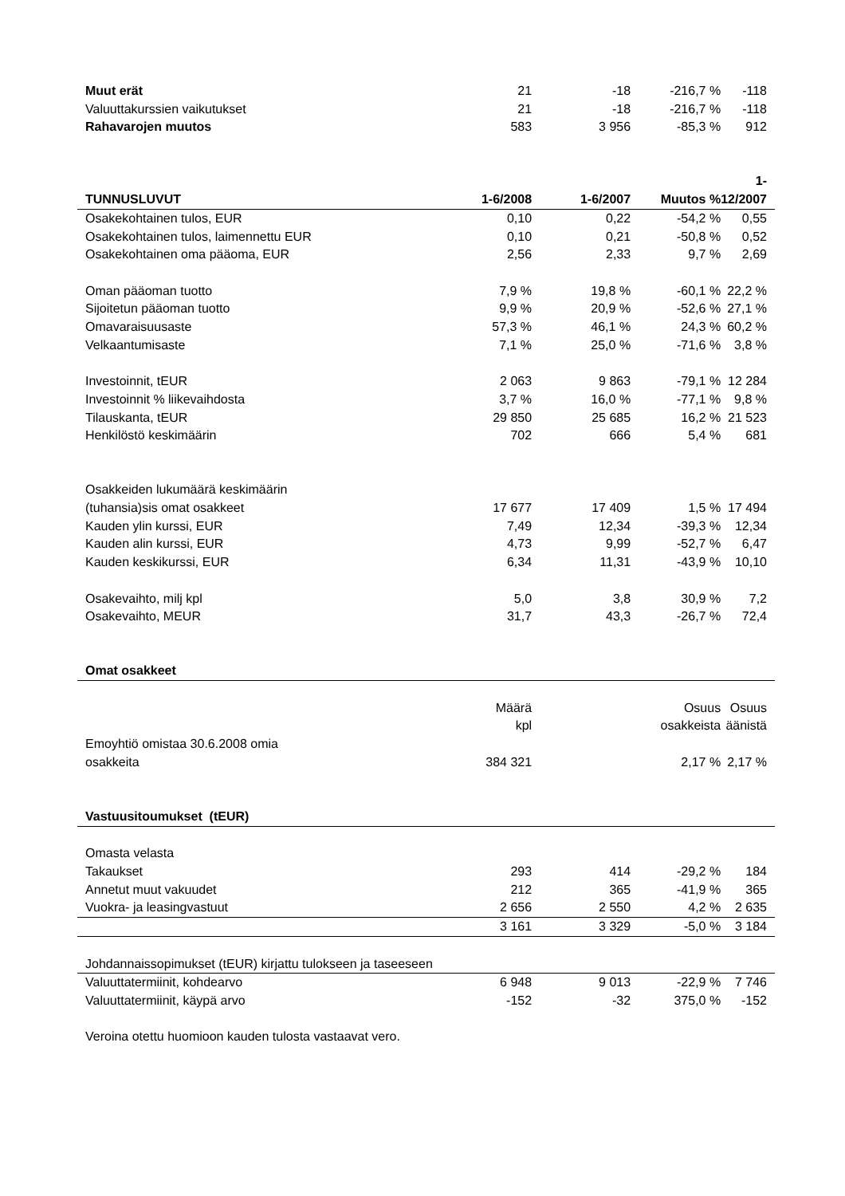| Muut erät | 21 | -18 | -216,7 % | -118 |
| Valuuttakurssien vaikutukset | 21 | -18 | -216,7 % | -118 |
| Rahavarojen muutos | 583 | 3 956 | -85,3 % | 912 |
| TUNNUSLUVUT | 1-6/2008 | 1-6/2007 | Muutos % | 1-12/2007 |
| Osakekohtainen tulos, EUR | 0,10 | 0,22 | -54,2 % | 0,55 |
| Osakekohtainen tulos, laimennettu EUR | 0,10 | 0,21 | -50,8 % | 0,52 |
| Osakekohtainen oma pääoma, EUR | 2,56 | 2,33 | 9,7 % | 2,69 |
| Oman pääoman tuotto | 7,9 % | 19,8 % | -60,1 % | 22,2 % |
| Sijoitetun pääoman tuotto | 9,9 % | 20,9 % | -52,6 % | 27,1 % |
| Omavaraisuusaste | 57,3 % | 46,1 % | 24,3 % | 60,2 % |
| Velkaantumisaste | 7,1 % | 25,0 % | -71,6 % | 3,8 % |
| Investoinnit, tEUR | 2 063 | 9 863 | -79,1 % | 12 284 |
| Investoinnit % liikevaihdosta | 3,7 % | 16,0 % | -77,1 % | 9,8 % |
| Tilauskanta, tEUR | 29 850 | 25 685 | 16,2 % | 21 523 |
| Henkilöstö keskimäärin | 702 | 666 | 5,4 % | 681 |
| Osakkeiden lukumäärä keskimäärin (tuhansia)sis omat osakkeet | 17 677 | 17 409 | 1,5 % | 17 494 |
| Kauden ylin kurssi, EUR | 7,49 | 12,34 | -39,3 % | 12,34 |
| Kauden alin kurssi, EUR | 4,73 | 9,99 | -52,7 % | 6,47 |
| Kauden keskikurssi, EUR | 6,34 | 11,31 | -43,9 % | 10,10 |
| Osakevaihto, milj kpl | 5,0 | 3,8 | 30,9 % | 7,2 |
| Osakevaihto, MEUR | 31,7 | 43,3 | -26,7 % | 72,4 |
| Omat osakkeet | | | | |
| | Määrä kpl | | Osuus osakkeista | Osuus äänistä |
| Emoyhtiö omistaa 30.6.2008 omia osakkeita | 384 321 | | 2,17 % | 2,17 % |
| Vastuusitoumukset (tEUR) | | | | |
| Omasta velasta | | | | |
| Takaukset | 293 | 414 | -29,2 % | 184 |
| Annetut muut vakuudet | 212 | 365 | -41,9 % | 365 |
| Vuokra- ja leasingvastuut | 2 656 | 2 550 | 4,2 % | 2 635 |
| | 3 161 | 3 329 | -5,0 % | 3 184 |
| Johdannaissopimukset (tEUR) kirjattu tulokseen ja taseeseen | | | | |
| Valuuttatermiinit, kohdearvo | 6 948 | 9 013 | -22,9 % | 7 746 |
| Valuuttatermiinit, käypä arvo | -152 | -32 | 375,0 % | -152 |
| Veroina otettu huomioon kauden tulosta vastaavat vero. | | | | |